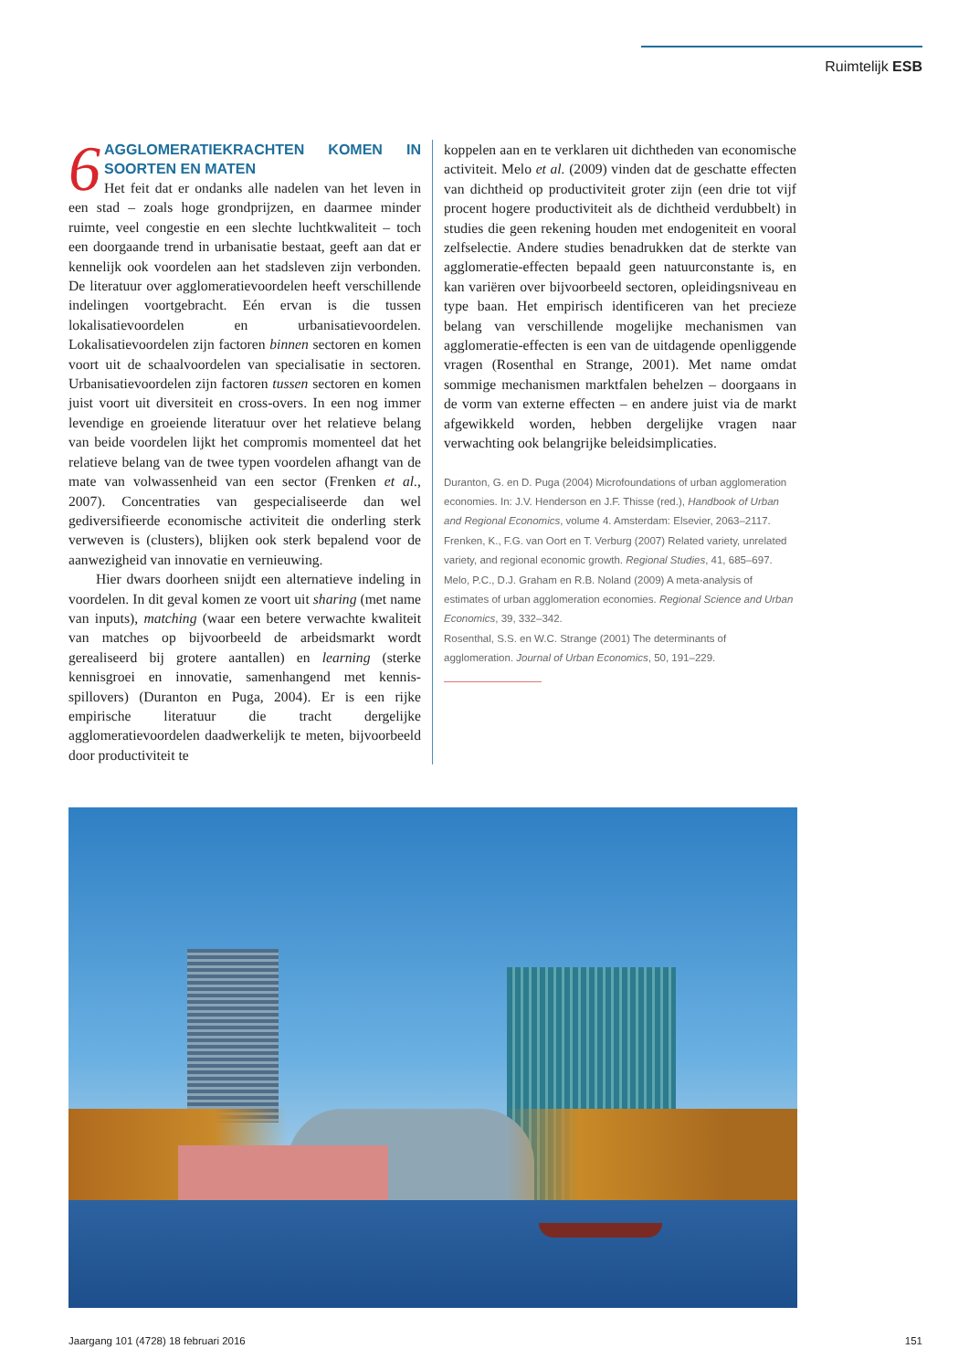Ruimtelijk ESB
6
AGGLOMERATIEKRACHTEN KOMEN IN SOORTEN EN MATEN
Het feit dat er ondanks alle nadelen van het leven in een stad – zoals hoge grondprijzen, en daarmee minder ruimte, veel congestie en een slechte luchtkwaliteit – toch een doorgaande trend in urbanisatie bestaat, geeft aan dat er kennelijk ook voordelen aan het stadsleven zijn verbonden. De literatuur over agglomeratievoordelen heeft verschillende indelingen voortgebracht. Eén ervan is die tussen lokalisatievoordelen en urbanisatievoordelen. Lokalisatievoordelen zijn factoren binnen sectoren en komen voort uit de schaalvoordelen van specialisatie in sectoren. Urbanisatievoordelen zijn factoren tussen sectoren en komen juist voort uit diversiteit en cross-overs. In een nog immer levendige en groeiende literatuur over het relatieve belang van beide voordelen lijkt het compromis momenteel dat het relatieve belang van de twee typen voordelen afhangt van de mate van volwassenheid van een sector (Frenken et al., 2007). Concentraties van gespecialiseerde dan wel gediversifieerde economische activiteit die onderling sterk verweven is (clusters), blijken ook sterk bepalend voor de aanwezigheid van innovatie en vernieuwing.
Hier dwars doorheen snijdt een alternatieve indeling in voordelen. In dit geval komen ze voort uit sharing (met name van inputs), matching (waar een betere verwachte kwaliteit van matches op bijvoorbeeld de arbeidsmarkt wordt gerealiseerd bij grotere aantallen) en learning (sterke kennisgroei en innovatie, samenhangend met kennis-spillovers) (Duranton en Puga, 2004). Er is een rijke empirische literatuur die tracht dergelijke agglomeratievoordelen daadwerkelijk te meten, bijvoorbeeld door productiviteit te
koppelen aan en te verklaren uit dichtheden van economische activiteit. Melo et al. (2009) vinden dat de geschatte effecten van dichtheid op productiviteit groter zijn (een drie tot vijf procent hogere productiviteit als de dichtheid verdubbelt) in studies die geen rekening houden met endogeniteit en vooral zelfselectie. Andere studies benadrukken dat de sterkte van agglomeratie-effecten bepaald geen natuurconstante is, en kan variëren over bijvoorbeeld sectoren, opleidingsniveau en type baan. Het empirisch identificeren van het precieze belang van verschillende mogelijke mechanismen van agglomeratie-effecten is een van de uitdagende openliggende vragen (Rosenthal en Strange, 2001). Met name omdat sommige mechanismen marktfalen behelzen – doorgaans in de vorm van externe effecten – en andere juist via de markt afgewikkeld worden, hebben dergelijke vragen naar verwachting ook belangrijke beleidsimplicaties.
Duranton, G. en D. Puga (2004) Microfoundations of urban agglomeration economies. In: J.V. Henderson en J.F. Thisse (red.), Handbook of Urban and Regional Economics, volume 4. Amsterdam: Elsevier, 2063–2117.
Frenken, K., F.G. van Oort en T. Verburg (2007) Related variety, unrelated variety, and regional economic growth. Regional Studies, 41, 685–697.
Melo, P.C., D.J. Graham en R.B. Noland (2009) A meta-analysis of estimates of urban agglomeration economies. Regional Science and Urban Economics, 39, 332–342.
Rosenthal, S.S. en W.C. Strange (2001) The determinants of agglomeration. Journal of Urban Economics, 50, 191–229.
Jaargang 101 (4728) 18 februari 2016
151